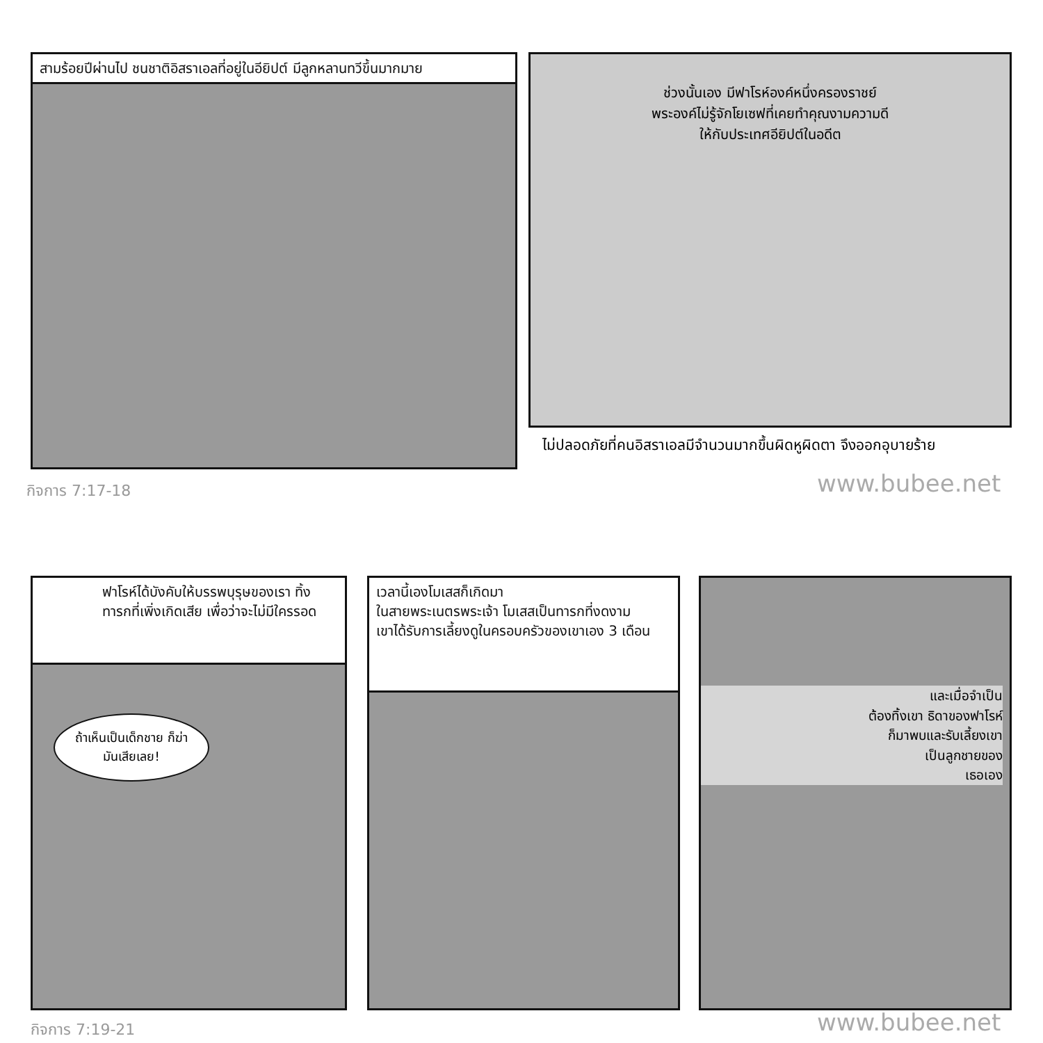สามร้อยปีผ่านไป ชนชาติอิสราเอลที่อยู่ในอียิปต์ มีลูกหลานทวีขึ้นมากมาย
ช่วงนั้นเอง มีฟาโรห์องค์หนึ่งครองราชย์
พระองค์ไม่รู้จักโยเซฟที่เคยทำคุณงามความดี
ให้กับประเทศอียิปต์ในอดีต
ไม่ปลอดภัยที่คนอิสราเอลมีจำนวนมากขึ้นผิดหูผิดตา จึงออกอุบายร้าย
กิจการ 7:17-18 www.bubee.net
ฟาโรห์ได้บังคับให้บรรพบุรุษของเรา ทิ้งทารกที่เพิ่งเกิดเสีย เพื่อว่าจะไม่มีใครรอด
ถ้าเห็นเป็นเด็กชาย ก็ฆ่ามันเสียเลย!
เวลานี้เองโมเสสก็เกิดมา
ในสายพระเนตรพระเจ้า โมเสสเป็นทารกที่งดงาม
เขาได้รับการเลี้ยงดูในครอบครัวของเขาเอง 3 เดือน
และเมื่อจำเป็น
ต้องทิ้งเขา ธิดาของฟาโรห์
ก็มาพบและรับเลี้ยงเขา
เป็นลูกชายของ
เธอเอง
กิจการ 7:19-21 www.bubee.net